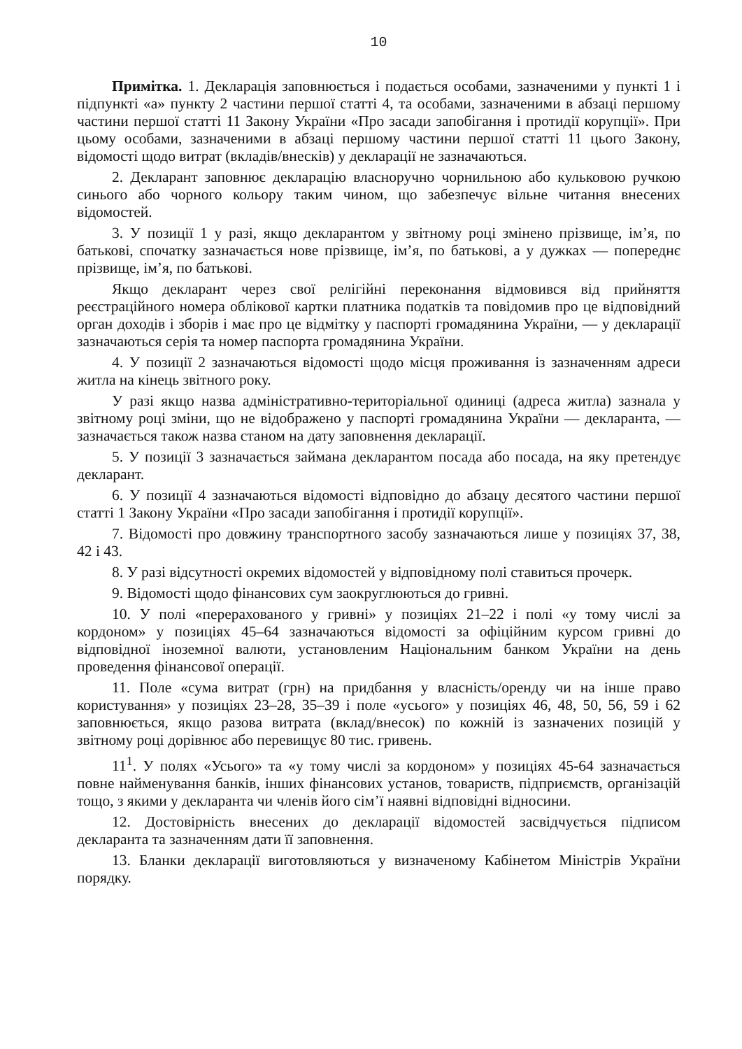10
Примітка. 1. Декларація заповнюється і подається особами, зазначеними у пункті 1 і підпункті «а» пункту 2 частини першої статті 4, та особами, зазначеними в абзаці першому частини першої статті 11 Закону України «Про засади запобігання і протидії корупції». При цьому особами, зазначеними в абзаці першому частини першої статті 11 цього Закону, відомості щодо витрат (вкладів/внесків) у декларації не зазначаються.
2. Декларант заповнює декларацію власноручно чорнильною або кульковою ручкою синього або чорного кольору таким чином, що забезпечує вільне читання внесених відомостей.
3. У позиції 1 у разі, якщо декларантом у звітному році змінено прізвище, ім’я, по батькові, спочатку зазначається нове прізвище, ім’я, по батькові, а у дужках — попереднє прізвище, ім’я, по батькові.
Якщо декларант через свої релігійні переконання відмовився від прийняття реєстраційного номера облікової картки платника податків та повідомив про це відповідний орган доходів і зборів і має про це відмітку у паспорті громадянина України, — у декларації зазначаються серія та номер паспорта громадянина України.
4. У позиції 2 зазначаються відомості щодо місця проживання із зазначенням адреси житла на кінець звітного року.
У разі якщо назва адміністративно-територіальної одиниці (адреса житла) зазнала у звітному році зміни, що не відображено у паспорті громадянина України — декларанта, — зазначається також назва станом на дату заповнення декларації.
5. У позиції 3 зазначається займана декларантом посада або посада, на яку претендує декларант.
6. У позиції 4 зазначаються відомості відповідно до абзацу десятого частини першої статті 1 Закону України «Про засади запобігання і протидії корупції».
7. Відомості про довжину транспортного засобу зазначаються лише у позиціях 37, 38, 42 і 43.
8. У разі відсутності окремих відомостей у відповідному полі ставиться прочерк.
9. Відомості щодо фінансових сум заокруглюються до гривні.
10. У полі «перерахованого у гривні» у позиціях 21–22 і полі «у тому числі за кордоном» у позиціях 45–64 зазначаються відомості за офіційним курсом гривні до відповідної іноземної валюти, установленим Національним банком України на день проведення фінансової операції.
11. Поле «сума витрат (грн) на придбання у власність/оренду чи на інше право користування» у позиціях 23–28, 35–39 і поле «усього» у позиціях 46, 48, 50, 56, 59 і 62 заповнюється, якщо разова витрата (вклад/внесок) по кожній із зазначених позицій у звітному році дорівнює або перевищує 80 тис. гривень.
11<sup>1</sup>. У полях «Усього» та «у тому числі за кордоном» у позиціях 45-64 зазначається повне найменування банків, інших фінансових установ, товариств, підприємств, організацій тощо, з якими у декларанта чи членів його сім’ї наявні відповідні відносини.
12. Достовірність внесених до декларації відомостей засвідчується підписом декларанта та зазначенням дати її заповнення.
13. Бланки декларації виготовляються у визначеному Кабінетом Міністрів України порядку.